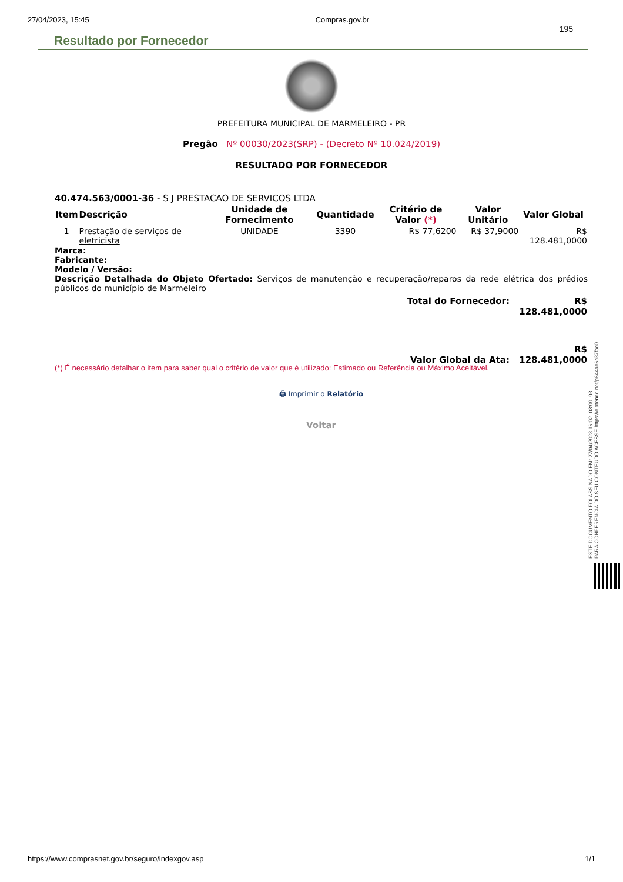27/04/2023, 15:45 Compras.gov.br
195
Resultado por Fornecedor
PREFEITURA MUNICIPAL DE MARMELEIRO - PR
Pregão Nº 00030/2023(SRP) - (Decreto Nº 10.024/2019)
RESULTADO POR FORNECEDOR
40.474.563/0001-36 - S J PRESTACAO DE SERVICOS LTDA
| Item | Descrição | Unidade de Fornecimento | Quantidade | Critério de Valor (*) | Valor Unitário | Valor Global |
| --- | --- | --- | --- | --- | --- | --- |
| 1 | Prestação de serviços de eletricista | UNIDADE | 3390 | R$ 77,6200 | R$ 37,9000 | R$ 128.481,0000 |
Marca:
Fabricante:
Modelo / Versão:
Descrição Detalhada do Objeto Ofertado: Serviços de manutenção e recuperação/reparos da rede elétrica dos prédios públicos do município de Marmeleiro
| Total do Fornecedor: | R$ 128.481,0000 |
| Valor Global da Ata: | R$ 128.481,0000 |
(*) É necessário detalhar o item para saber qual o critério de valor que é utilizado: Estimado ou Referência ou Máximo Aceitável.
🖨 Imprimir o Relatório
Voltar
ESTE DOCUMENTO FOI ASSINADO EM: 27/04/2023 16:02 -03:00 -03
PARA CONFERÊNCIA DO SEU CONTEÚDO ACESSE https://c.atende.net/p644ac6c37fac0.
https://www.comprasnet.gov.br/seguro/indexgov.asp 1/1